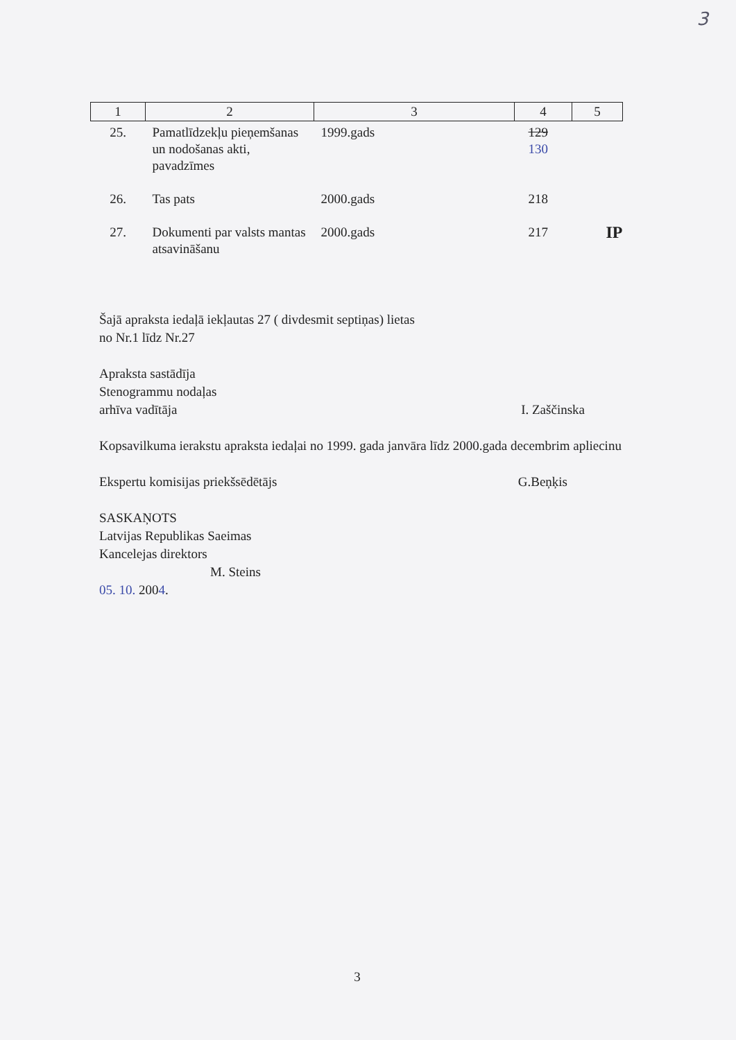3
| 1 | 2 | 3 | 4 | 5 |
| --- | --- | --- | --- | --- |
| 25. | Pamatlīdzekļu pieņemšanas un nodošanas akti, pavadzīmes | 1999.gads | 129 130 | |
| 26. | Tas pats | 2000.gads | 218 | |
| 27. | Dokumenti par valsts mantas atsavināšanu | 2000.gads | 217 | IP |
Šajā apraksta iedaļā iekļautas 27 ( divdesmit septiņas) lietas
no Nr.1 līdz Nr.27
Apraksta sastādīja
Stenogrammu nodaļas
arhīva vadītāja I. Zaščinska
Kopsavilkuma ierakstu apraksta iedaļai no 1999. gada janvāra līdz 2000.gada decembrim apliecinu
Ekspertu komisijas priekšsēdētājs G.Beņķis
SASKAŅOTS
Latvijas Republikas Saeimas
Kancelejas direktors
M. Steins
05. 10. 2004.
3